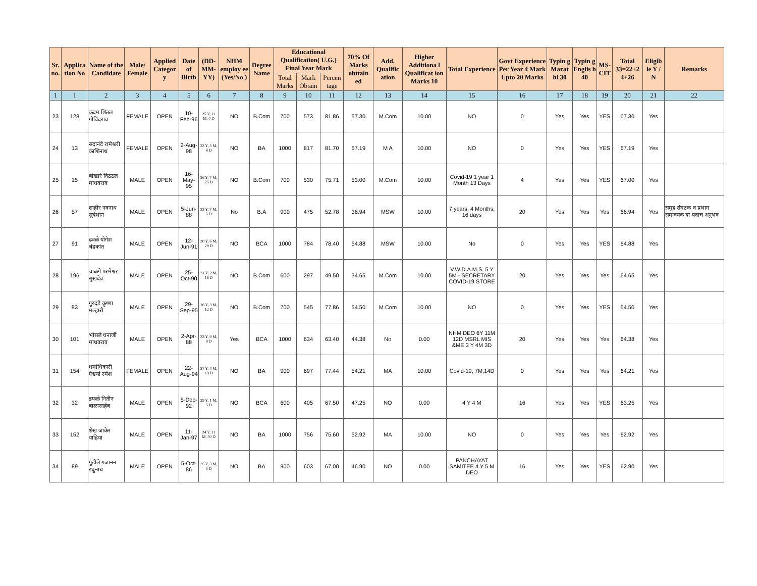| Sr. no. | Applica tion No | Name of the Candidate | Male/ Female | Applied Categor y | Date of Birth | (DD-MM-YY) | NHM employ ee (Yes/No ) | Degree Name | Educational Qualification( U.G.) Final Year Mark | | | 70% Of Marks obttain ed | Add. Qualific ation | Higher Additiona l Qualificat ion Marks 10 | Total Experience | Govt Experience Per Year 4 Mark Upto 20 Marks | Typin g Marat hi 30 | Typin g Englis h 40 | MS-CIT | Total 33=22+2 4+26 | Eligib le Y / N | Remarks |
| --- | --- | --- | --- | --- | --- | --- | --- | --- | --- | --- | --- | --- | --- | --- | --- | --- | --- | --- | --- | --- | --- | --- |
| | | | | | | | | | Total Marks | Mark Obtain | Percen tage | | | | | | | | | | | |
| 1 | 1 | 2 | 3 | 4 | 5 | 6 | 7 | 8 | 9 | 10 | 11 | 12 | 13 | 14 | 15 | 16 | 17 | 18 | 19 | 20 | 21 | 22 |
| 23 | 128 | कदम शितल गोविंदराव | FEMALE | OPEN | 10-Feb-96 | 25 Y, 11 M, 0 D | NO | B.Com | 700 | 573 | 81.86 | 57.30 | M.Com | 10.00 | NO | 0 | Yes | Yes | YES | 67.30 | Yes | |
| 24 | 13 | सदानंदे रामेश्वरी काशिनाथ | FEMALE | OPEN | 2-Aug-98 | 23 Y, 5 M, 8 D | NO | BA | 1000 | 817 | 81.70 | 57.19 | M A | 10.00 | NO | 0 | Yes | Yes | YES | 67.19 | Yes | |
| 25 | 15 | बोखारे विठठल माधवराव | MALE | OPEN | 16-May-95 | 26 Y, 7 M, 25 D | NO | B.Com | 700 | 530 | 75.71 | 53.00 | M.Com | 10.00 | Covid-19 1 year 1 Month 13 Days | 4 | Yes | Yes | YES | 67.00 | Yes | |
| 26 | 57 | शाहीर नवनाथ सूर्यभान | MALE | OPEN | 5-Jun-88 | 33 Y, 7 M, 5 D | No | B.A | 900 | 475 | 52.78 | 36.94 | MSW | 10.00 | 7 years, 4 Months, 16 days | 20 | Yes | Yes | Yes | 66.94 | Yes | समुह संघटक व प्रभाग समन्वयक या पदाच अनुभव |
| 27 | 91 | ढवळे योगेश चंद्रकांत | MALE | OPEN | 12-Jun-91 | 30 Y, 6 M, 29 D | NO | BCA | 1000 | 784 | 78.40 | 54.88 | MSW | 10.00 | No | 0 | Yes | Yes | YES | 64.88 | Yes | |
| 28 | 196 | चाळगे परमेश्वर सुखदेव | MALE | OPEN | 25-Oct-90 | 31 Y, 2 M, 16 D | NO | B.Com | 600 | 297 | 49.50 | 34.65 | M.Com | 10.00 | V.W.D.A.M.S. 5 Y 5M - SECRETARY COVID-19 STORE | 20 | Yes | Yes | Yes | 64.65 | Yes | |
| 29 | 83 | गुरदडे कृष्णा मल्हारी | MALE | OPEN | 29-Sep-95 | 26 Y, 3 M, 12 D | NO | B.Com | 700 | 545 | 77.86 | 54.50 | M.Com | 10.00 | NO | 0 | Yes | Yes | YES | 64.50 | Yes | |
| 30 | 101 | भोसले धनाजी माधवराव | MALE | OPEN | 2-Apr-88 | 33 Y, 9 M, 8 D | Yes | BCA | 1000 | 634 | 63.40 | 44.38 | No | 0.00 | NHM DEO 6Y 11M 12D MSRL MIS &ME 3 Y 4M 3D | 20 | Yes | Yes | Yes | 64.38 | Yes | |
| 31 | 154 | धर्माधिकारी ऐश्वर्या रमेश | FEMALE | OPEN | 22-Aug-94 | 27 Y, 4 M, 19 D | NO | BA | 900 | 697 | 77.44 | 54.21 | MA | 10.00 | Covid-19, 7M,14D | 0 | Yes | Yes | Yes | 64.21 | Yes | |
| 32 | 32 | डफळे नितीन बाळासाहेब | MALE | OPEN | 5-Dec-92 | 29 Y, 1 M, 5 D | NO | BCA | 600 | 405 | 67.50 | 47.25 | NO | 0.00 | 4 Y 4 M | 16 | Yes | Yes | YES | 63.25 | Yes | |
| 33 | 152 | शेख जाकेर याहिया | MALE | OPEN | 11-Jan-97 | 24 Y, 11 M, 30 D | NO | BA | 1000 | 756 | 75.60 | 52.92 | MA | 10.00 | NO | 0 | Yes | Yes | Yes | 62.92 | Yes | |
| 34 | 89 | गुंडीले गजानन रघुनाथ | MALE | OPEN | 5-Oct-86 | 35 Y, 3 M, 5 D | NO | BA | 900 | 603 | 67.00 | 46.90 | NO | 0.00 | PANCHAYAT SAMITEE 4 Y 5 M DEO | 16 | Yes | Yes | YES | 62.90 | Yes | |